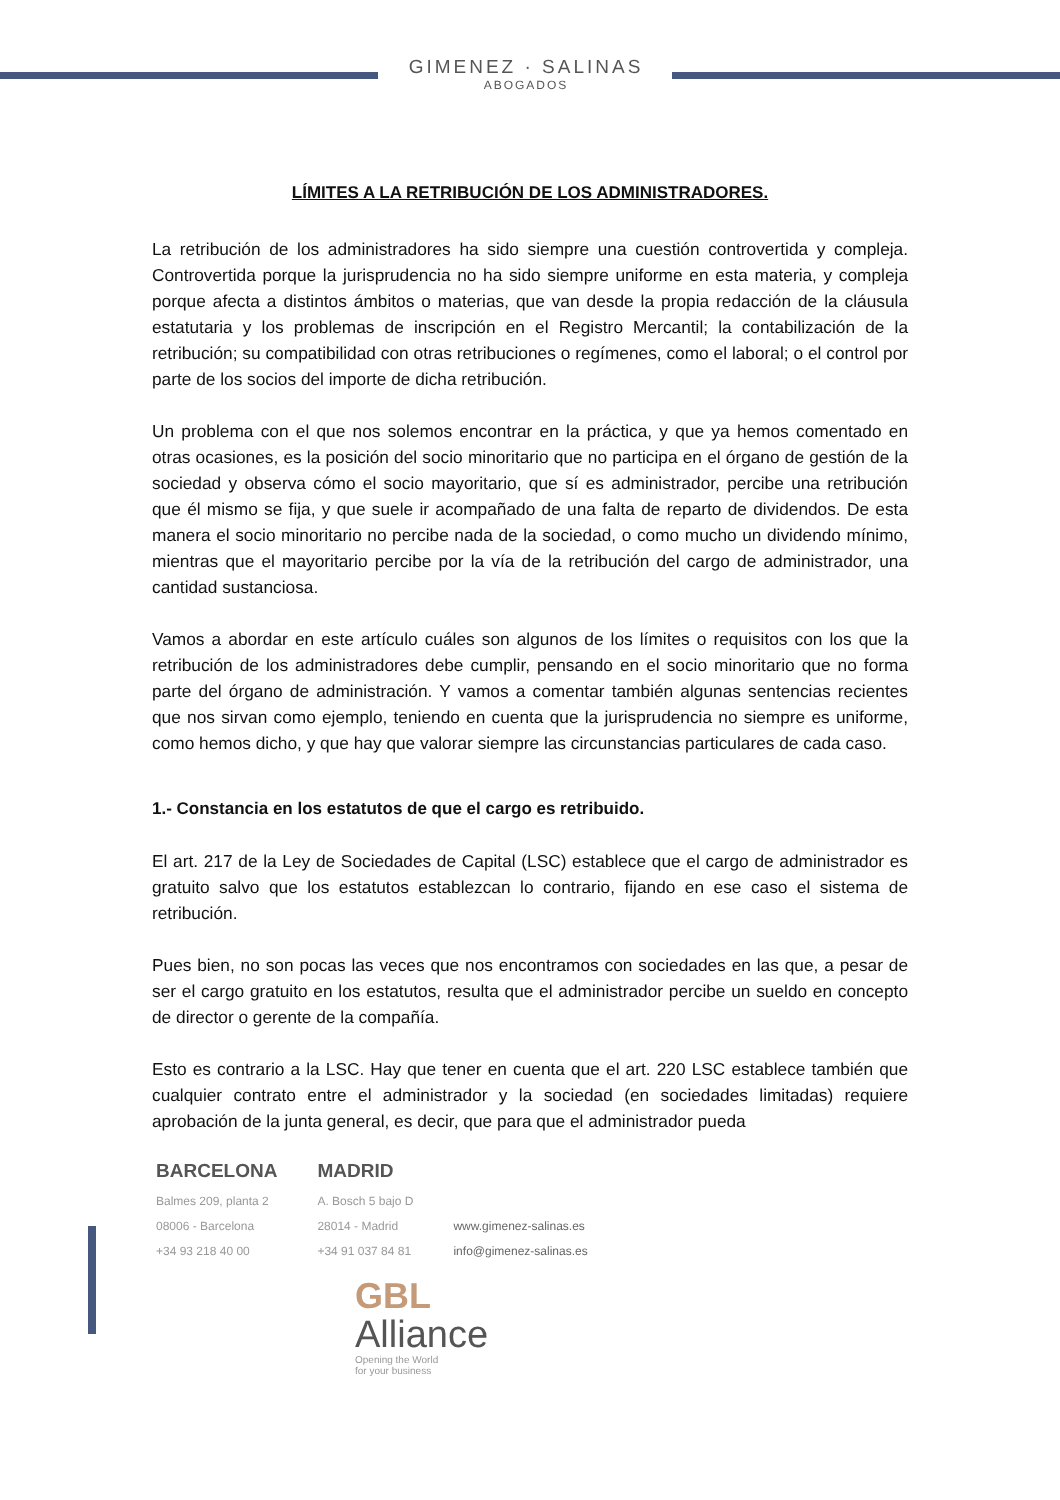GIMENEZ · SALINAS
ABOGADOS
LÍMITES A LA RETRIBUCIÓN DE LOS ADMINISTRADORES.
La retribución de los administradores ha sido siempre una cuestión controvertida y compleja. Controvertida porque la jurisprudencia no ha sido siempre uniforme en esta materia, y compleja porque afecta a distintos ámbitos o materias, que van desde la propia redacción de la cláusula estatutaria y los problemas de inscripción en el Registro Mercantil; la contabilización de la retribución; su compatibilidad con otras retribuciones o regímenes, como el laboral; o el control por parte de los socios del importe de dicha retribución.
Un problema con el que nos solemos encontrar en la práctica, y que ya hemos comentado en otras ocasiones, es la posición del socio minoritario que no participa en el órgano de gestión de la sociedad y observa cómo el socio mayoritario, que sí es administrador, percibe una retribución que él mismo se fija, y que suele ir acompañado de una falta de reparto de dividendos. De esta manera el socio minoritario no percibe nada de la sociedad, o como mucho un dividendo mínimo, mientras que el mayoritario percibe por la vía de la retribución del cargo de administrador, una cantidad sustanciosa.
Vamos a abordar en este artículo cuáles son algunos de los límites o requisitos con los que la retribución de los administradores debe cumplir, pensando en el socio minoritario que no forma parte del órgano de administración. Y vamos a comentar también algunas sentencias recientes que nos sirvan como ejemplo, teniendo en cuenta que la jurisprudencia no siempre es uniforme, como hemos dicho, y que hay que valorar siempre las circunstancias particulares de cada caso.
1.- Constancia en los estatutos de que el cargo es retribuido.
El art. 217 de la Ley de Sociedades de Capital (LSC) establece que el cargo de administrador es gratuito salvo que los estatutos establezcan lo contrario, fijando en ese caso el sistema de retribución.
Pues bien, no son pocas las veces que nos encontramos con sociedades en las que, a pesar de ser el cargo gratuito en los estatutos, resulta que el administrador percibe un sueldo en concepto de director o gerente de la compañía.
Esto es contrario a la LSC. Hay que tener en cuenta que el art. 220 LSC establece también que cualquier contrato entre el administrador y la sociedad (en sociedades limitadas) requiere aprobación de la junta general, es decir, que para que el administrador pueda
BARCELONA
Balmes 209, planta 2
08006 - Barcelona
+34 93 218 40 00
MADRID
A. Bosch 5 bajo D
28014 - Madrid
+34 91 037 84 81
www.gimenez-salinas.es
info@gimenez-salinas.es
GBL
Alliance
Opening the World
for your business